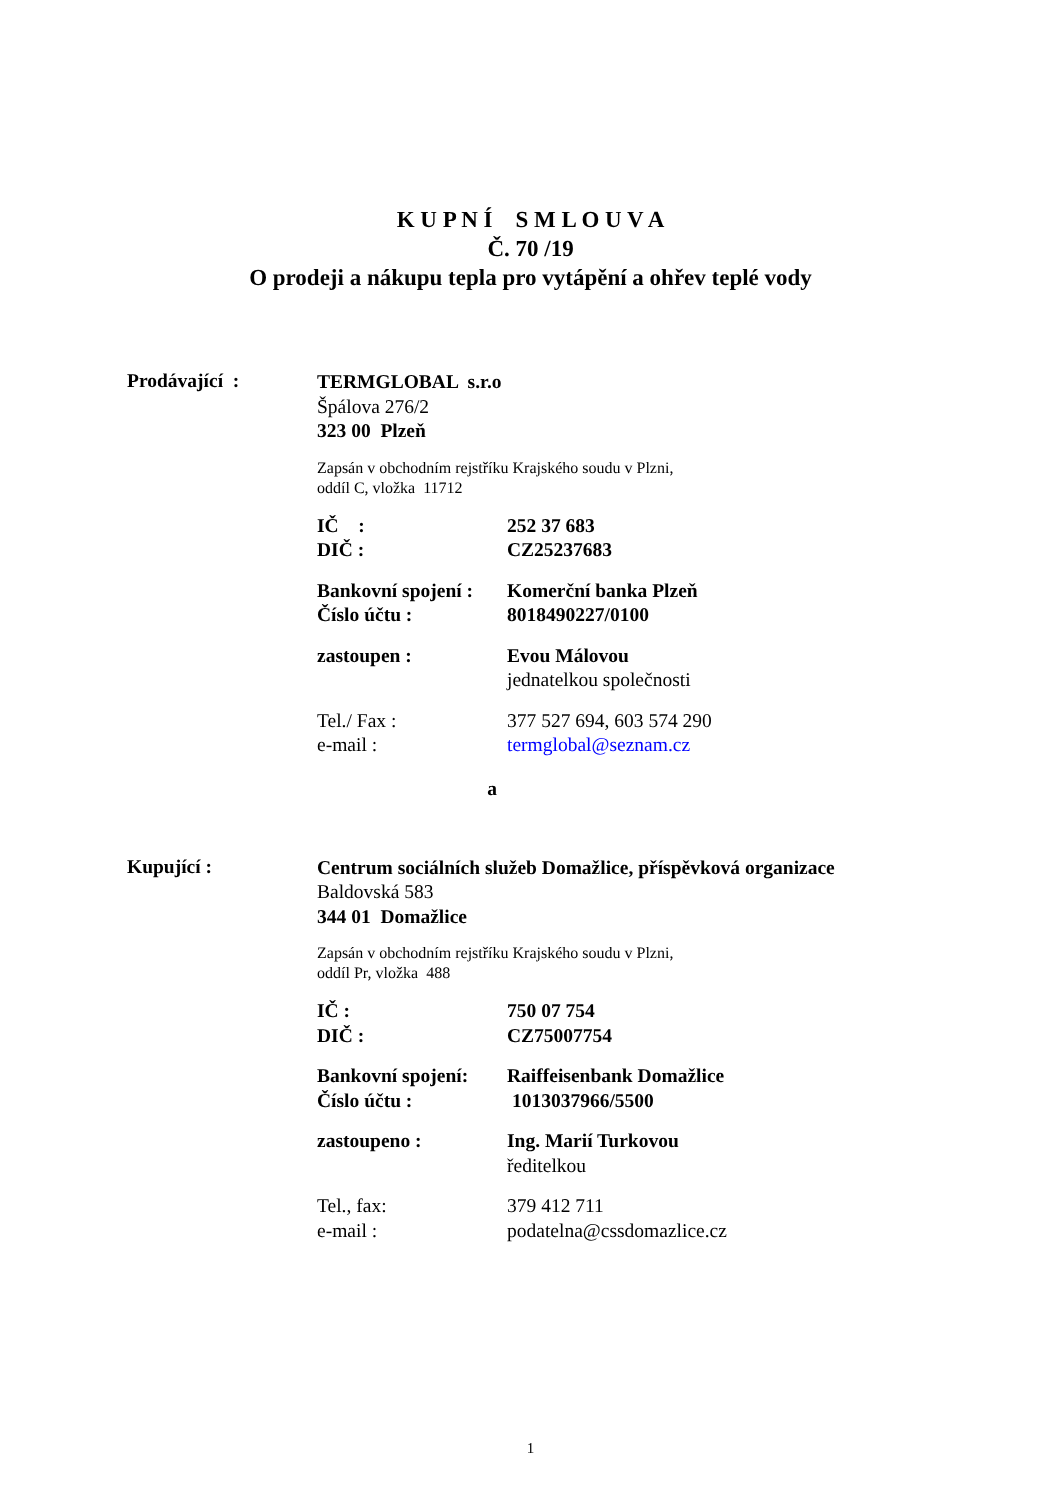K U P N Í S M L O U V A
Č. 70 /19
O prodeji a nákupu tepla pro vytápění a ohřev teplé vody
Prodávající :
TERMGLOBAL s.r.o
Špálova 276/2
323 00 Plzeň
Zapsán v obchodním rejstříku Krajského soudu v Plzni,
oddíl C, vložka 11712
IČ : 252 37 683
DIČ : CZ25237683
Bankovní spojení : Komerční banka Plzeň
Číslo účtu : 8018490227/0100
zastoupen : Evou Málovou
jednatelkou společnosti
Tel./ Fax : 377 527 694, 603 574 290
e-mail : termglobal@seznam.cz
a
Kupující :
Centrum sociálních služeb Domažlice, příspěvková organizace
Baldovská 583
344 01 Domažlice
Zapsán v obchodním rejstříku Krajského soudu v Plzni,
oddíl Pr, vložka 488
IČ : 750 07 754
DIČ : CZ75007754
Bankovní spojení: Raiffeisenbank Domažlice
Číslo účtu : 1013037966/5500
zastoupeno : Ing. Marií Turkovou
ředitelkou
Tel., fax: 379 412 711
e-mail : podatelna@cssdomazlice.cz
1